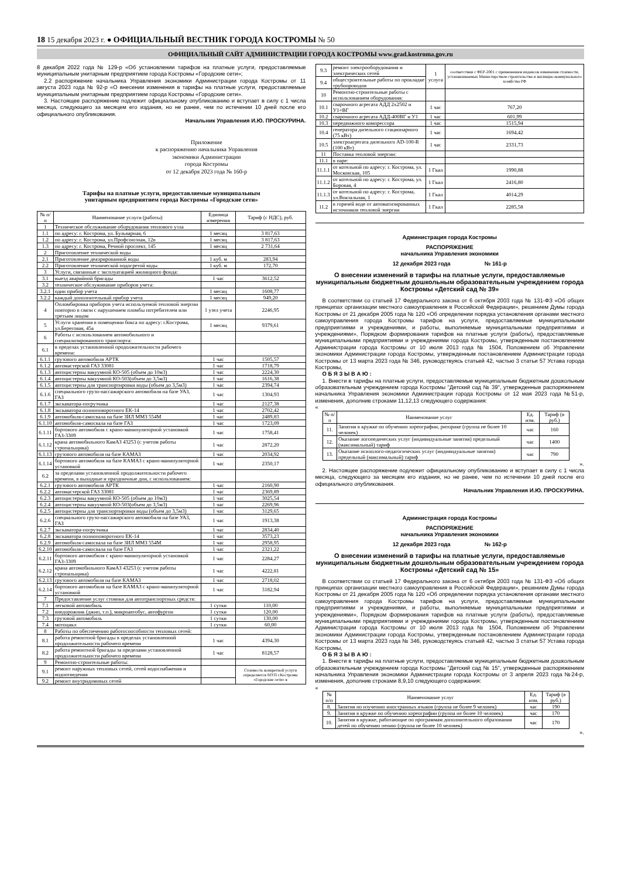18 15 декабря 2023 г. ● ОФИЦИАЛЬНЫЙ ВЕСТНИК ГОРОДА КОСТРОМЫ № 50
ОФИЦИАЛЬНЫЙ САЙТ АДМИНИСТРАЦИИ ГОРОДА КОСТРОМЫ www.grad.kostroma.gov.ru
8 декабря 2022 года № 129-р «Об установлении тарифов на платные услуги, предоставляемые муниципальным унитарным предприятием города Костромы «Городские сети»;
2.2 распоряжение начальника Управления экономики Администрации города Костромы от 11 августа 2023 года № 92-р «О внесении изменения в тарифы на платные услуги, предоставляемые муниципальным унитарным предприятием города Костромы «Городские сети».
3. Настоящее распоряжение подлежит официальному опубликованию и вступает в силу с 1 числа месяца, следующего за месяцем его издания, но не ранее, чем по истечении 10 дней после его официального опубликования.
Начальник Управления И.Ю. ПРОСКУРИНА.
Приложение
к распоряжению начальника Управления
экономики Администрации
города Костромы
от 12 декабря 2023 года № 160-р
Тарифы на платные услуги, предоставляемые муниципальным
унитарным предприятием города Костромы «Городские сети»
| № п/п | Наименование услуги (работы) | Единица измерения | Тариф (с НДС), руб. |
| --- | --- | --- | --- |
| 1 | Техническое обслуживание оборудования теплового узла | | |
| 1.1 | по адресу: г. Кострома, ул. Бульварная, 6 | 1 месяц | 3 817,63 |
| 1.2 | по адресу: г. Кострома, ул.Профсоюзная, 12в | 1 месяц | 3 817,63 |
| 1.3 | по адресу: г. Кострома, Речной проспект, 145 | 1 месяц | 2 731,64 |
| 2 | Приготовление технической воды | | |
| 2.1 | Приготовление деаэрированной воды | 1 куб. м | 283,94 |
| 2.2 | Приготовление технической подогретой воды | 1 куб. м | 172,70 |
| 3 | Услуги, связанные с эксплуатацией жилищного фонда: | | |
| 3.1 | выезд аварийной бригады | 1 час | 3612,52 |
| 3.2 | техническое обслуживание приборов учета: | | |
| 3.2.1 | один прибор учета | 1 месяц | 1608,77 |
| 3.2.2 | каждый дополнительный прибор учета | 1 месяц | 949,20 |
| 4 | Опломбировка приборов учета используемой тепловой энергии повторно в связи с нарушением пломбы потребителем или третьим лицом | 1 узел учета | 2246,95 |
| 5 | Услуги хранения в помещении бокса по адресу: г.Кострома, ул.Береговая, 45а | 1 месяц | 9379,61 |
| 6 | Работы с использованием автомобильного и специализированного транспорта: | | |
| 6.1 | в пределах установленной продолжительности рабочего времени: | | |
| 6.1.1 | грузового автомобиля АРТК | 1 час | 1505,57 |
| 6.1.2 | автомастерской ГАЗ 33081 | 1 час | 1718,79 |
| 6.1.3 | автоцистерны вакуумной КО-505 (объем до 10м3) | 1 час | 2224,30 |
| 6.1.4 | автоцистерны вакуумной КО-503(объем до 3,5м3) | 1 час | 1616,38 |
| 6.1.5 | автоцистерны для транспортировки воды (объем до 3,5м3) | 1 час | 2394,74 |
| 6.1.6 | специального грузо-пассажирского автомобиля на базе УАЗ, ГАЗ | 1 час | 1304,93 |
| 6.1.7 | экскаватора-погрузчика | 1 час | 2127,38 |
| 6.1.8 | экскаватора полноповоротного ЕК-14 | 1 час | 2702,42 |
| 6.1.9 | автомобиля-самосвала на базе ЗИЛ ММЗ 554М | 1 час | 2489,83 |
| 6.1.10 | автомобиля-самосвала на базе ГАЗ | 1 час | 1723,09 |
| 6.1.11 | бортового автомобиля с крано-манипуляторной установкой ГАЗ-3309 | 1 час | 1758,41 |
| 6.1.12 | крана автомобильного КамАЗ 43253 (с учетом работы стропальщика) | 1 час | 2872,20 |
| 6.1.13 | грузового автомобиля на базе КАМАЗ | 1 час | 2034,92 |
| 6.1.14 | бортового автомобиля на базе КАМАЗ с крано-манипуляторной установкой | 1 час | 2350,17 |
| 6.2 | за пределами установленной продолжительности рабочего времени, в выходные и праздничные дни, с использованием: | | |
| 6.2.1 | грузового автомобиля АРТК | 1 час | 2160,90 |
| 6.2.2 | автомастерской ГАЗ 33081 | 1 час | 2369,89 |
| 6.2.3 | автоцистерны вакуумной КО-505 (объем до 10м3) | 1 час | 3025,54 |
| 6.2.4 | автоцистерны вакуумной КО-503(объем до 3,5м3) | 1 час | 2269,96 |
| 6.2.5 | автоцистерны для транспортировки воды (объем до 3,5м3) | 1 час | 3129,65 |
| 6.2.6 | специального грузо-пассажирского автомобиля на базе УАЗ, ГАЗ | 1 час | 1913,38 |
| 6.2.7 | экскаватора-погрузчика | 1 час | 2834,40 |
| 6.2.8 | экскаватора полноповоротного ЕК-14 | 1 час | 3573,23 |
| 6.2.9 | автомобиля-самосвала на базе ЗИЛ ММЗ 554М | 1 час | 2958,95 |
| 6.2.10 | автомобиля-самосвала на базе ГАЗ | 1 час | 2321,22 |
| 6.2.11 | бортового автомобиля с крано-манипуляторной установкой ГАЗ-3309 | 1 час | 2284,27 |
| 6.2.12 | крана автомобильного КамАЗ 43253 (с учетом работы стропальщика) | 1 час | 4222,81 |
| 6.2.13 | грузового автомобиля на базе КАМАЗ | 1 час | 2718,02 |
| 6.2.14 | бортового автомобиля на базе КАМАЗ с крано-манипуляторной установкой | 1 час | 3182,94 |
| 7 | Предоставление услуг стоянки для автотранспортных средств: | | |
| 7.1 | легковой автомобиль | 1 сутки | 110,00 |
| 7.2 | внедорожник (джип, т.п.), микроавтобус, автофургон | 1 сутки | 120,00 |
| 7.3 | грузовой автомобиль | 1 сутки | 130,00 |
| 7.4 | мотоцикл | 1 сутки | 60,00 |
| 8 | Работы по обеспечению работоспособности тепловых сетей: | | |
| 8.1 | работа ремонтной бригады в пределах установленной продолжительности рабочего времени | 1 час | 4394,30 |
| 8.2 | работа ремонтной бригады за пределами установленной продолжительности рабочего времени | 1 час | 8128,57 |
| 9 | Ремонтно-строительные работы: | | |
| 9.1 | ремонт наружных тепловых сетей, сетей водоснабжения и водоотведения | | Стоимость конкретной услуги определяется МУП г.Костромы «Городские сети» в |
| 9.2 | ремонт внутридомовых сетей | | |
| 9.3 | ремонт электрооборудования и электрических сетей | 1 услуга | соответствии с ФЕР-2001 с применением индексов изменения стоимости, устанавливаемых Министерством строительства и жилищно-коммунального хозяйства РФ |
| 9.4 | общестроительные работы по прокладке трубопроводов | | |
| 10 | Ремонтно-строительные работы с использованием оборудования: | | |
| 10.1 | сварочного агрегата АДД 2х2502 и У1+ВГ | 1 час | 767,20 |
| 10.2 | сварочного агрегата АДД-400ВГ и У1 | 1 час | 601,99 |
| 10.3 | передвижного компрессора | 1 час | 1515,94 |
| 10.4 | генератора дизельного стационарного (75 кВт) | 1 час | 1694,42 |
| 10.5 | электроагрегата дизельного AD-100-R (100 кВт) | 1 час | 2331,73 |
| 11 | Поставка тепловой энергии: | | |
| 11.1 | в паре: | | |
| 11.1.1 | от котельной по адресу: г. Кострома, ул. Московская, 105 | 1 Гкал | 1990,88 |
| 11.1.2 | от котельной по адресу: г. Кострома, ул. Боровая, 4 | 1 Гкал | 2416,80 |
| 11.1.3 | от котельной по адресу: г. Кострома, ул.Вокзальная, 1 | 1 Гкал | 4014,29 |
| 11.2 | в горячей воде от автоматизированных источников тепловой энергии | 1 Гкал | 2285,58 |
Администрация города Костромы
РАСПОРЯЖЕНИЕ
начальника Управления экономики
12 декабря 2023 года № 161-р
О внесении изменений в тарифы на платные услуги, предоставляемые муниципальным бюджетным дошкольным образовательным учреждением города Костромы «Детский сад № 39»
В соответствии со статьей 17 Федерального закона от 6 октября 2003 года № 131-ФЗ «Об общих принципах организации местного самоуправления в Российской Федерации», решением Думы города Костромы от 21 декабря 2005 года № 120 «Об определении порядка установления органами местного самоуправления города Костромы тарифов на услуги, предоставляемые муниципальными предприятиями и учреждениями, и работы, выполняемые муниципальными предприятиями и учреждениями», Порядком формирования тарифов на платные услуги (работы), предоставляемые муниципальными предприятиями и учреждениями города Костромы, утвержденным постановлением Администрации города Костромы от 10 июля 2013 года № 1504, Положением об Управлении экономики Администрации города Костромы, утвержденным постановлением Администрации города Костромы от 13 марта 2023 года № 346, руководствуясь статьей 42, частью 3 статьи 57 Устава города Костромы,
О Б Я З Ы В А Ю :
1. Внести в тарифы на платные услуги, предоставляемые муниципальным бюджетным дошкольным образовательным учреждением города Костромы "Детский сад № 39", утвержденные распоряжением начальника Управления экономики Администрации города Костромы от 12 мая 2023 года №51-р, изменения, дополнив строками 11,12,13 следующего содержания:
«
| № п/п | Наименование услуг | Ед. изм. | Тариф (в руб.) |
| --- | --- | --- | --- |
| 11. | Занятия в кружке по обучению хореографии, риторике (группа не более 10 человек) | час | 160 |
| 12. | Оказание логопедических услуг (индивидуальные занятия) предельный (максимальный) тариф | час | 1400 |
| 13. | Оказание психолого-педагогических услуг (индивидуальные занятия) предельный (максимальный) тариф | час | 790 |
».
2. Настоящее распоряжение подлежит официальному опубликованию и вступает в силу с 1 числа месяца, следующего за месяцем его издания, но не ранее, чем по истечении 10 дней после его официального опубликования.
Начальник Управления И.Ю. ПРОСКУРИНА.
Администрация города Костромы
РАСПОРЯЖЕНИЕ
начальника Управления экономики
12 декабря 2023 года № 162-р
О внесении изменений в тарифы на платные услуги, предоставляемые муниципальным бюджетным дошкольным образовательным учреждением города Костромы «Детский сад № 15»
В соответствии со статьей 17 Федерального закона от 6 октября 2003 года № 131-ФЗ «Об общих принципах организации местного самоуправления в Российской Федерации», решением Думы города Костромы от 21 декабря 2005 года № 120 «Об определении порядка установления органами местного самоуправления города Костромы тарифов на услуги, предоставляемые муниципальными предприятиями и учреждениями, и работы, выполняемые муниципальными предприятиями и учреждениями», Порядком формирования тарифов на платные услуги (работы), предоставляемые муниципальными предприятиями и учреждениями города Костромы, утвержденным постановлением Администрации города Костромы от 10 июля 2013 года № 1504, Положением об Управлении экономики Администрации города Костромы, утвержденным постановлением Администрации города Костромы от 13 марта 2023 года № 346, руководствуясь статьей 42, частью 3 статьи 57 Устава города Костромы,
О Б Я З Ы В А Ю :
1. Внести в тарифы на платные услуги, предоставляемые муниципальным бюджетным дошкольным образовательным учреждением города Костромы "Детский сад № 15", утвержденные распоряжением начальника Управления экономики Администрации города Костромы от 3 апреля 2023 года №24-р, изменения, дополнив строками 8,9,10 следующего содержания:
«
| № п/п | Наименование услуг | Ед. изм. | Тариф (в руб.) |
| --- | --- | --- | --- |
| 8. | Занятия по изучению иностранных языков (группа не более 9 человек) | час | 190 |
| 9. | Занятия в кружке по обучению хореографии (группа не более 10 человек) | час | 170 |
| 10. | Занятия в кружке, работающие по программам дополнительного образования детей по обучению пению (группа не более 10 человек) | час | 170 |
».